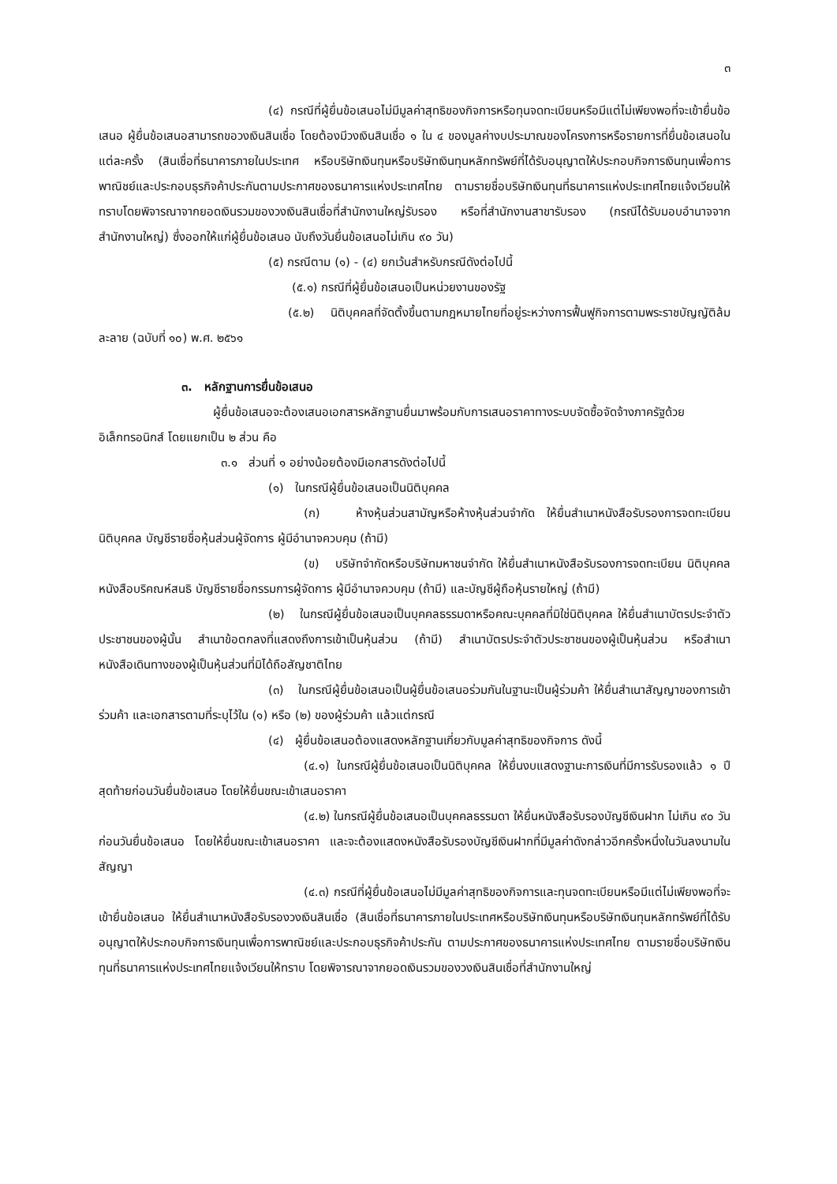๓
(๔) กรณีที่ผู้ยื่นข้อเสนอไม่มีมูลค่าสุทธิของกิจการหรือทุนจดทะเบียนหรือมีแต่ไม่เพียงพอที่จะเข้ายื่นข้อเสนอ ผู้ยื่นข้อเสนอสามารถขอวงเงินสินเชื่อ โดยต้องมีวงเงินสินเชื่อ ๑ ใน ๔ ของมูลค่างบประมาณของโครงการหรือรายการที่ยื่นข้อเสนอในแต่ละครั้ง (สินเชื่อที่ธนาคารภายในประเทศ หรือบริษัทเงินทุนหรือบริษัทเงินทุนหลักทรัพย์ที่ได้รับอนุญาตให้ประกอบกิจการเงินทุนเพื่อการพาณิชย์และประกอบธุรกิจค้าประกันตามประกาศของธนาคารแห่งประเทศไทย ตามรายชื่อบริษัทเงินทุนที่ธนาคารแห่งประเทศไทยแจ้งเวียนให้ทราบโดยพิจารณาจากยอดเงินรวมของวงเงินสินเชื่อที่สำนักงานใหญ่รับรอง หรือที่สำนักงานสาขารับรอง (กรณีได้รับมอบอำนาจจากสำนักงานใหญ่) ซึ่งออกให้แก่ผู้ยื่นข้อเสนอ นับถึงวันยื่นข้อเสนอไม่เกิน ๙๐ วัน)
(๕) กรณีตาม (๑) - (๔) ยกเว้นสำหรับกรณีดังต่อไปนี้
(๕.๑) กรณีที่ผู้ยื่นข้อเสนอเป็นหน่วยงานของรัฐ
(๕.๒) นิติบุคคลที่จัดตั้งขึ้นตามกฎหมายไทยที่อยู่ระหว่างการฟื้นฟูกิจการตามพระราชบัญญัติล้มละลาย (ฉบับที่ ๑๐) พ.ศ. ๒๕๖๑
๓. หลักฐานการยื่นข้อเสนอ
ผู้ยื่นข้อเสนอจะต้องเสนอเอกสารหลักฐานยื่นมาพร้อมกับการเสนอราคาทางระบบจัดซื้อจัดจ้างภาครัฐด้วยอิเล็กทรอนิกส์ โดยแยกเป็น ๒ ส่วน คือ
๓.๑ ส่วนที่ ๑ อย่างน้อยต้องมีเอกสารดังต่อไปนี้
(๑) ในกรณีผู้ยื่นข้อเสนอเป็นนิติบุคคล
(ก) ห้างหุ้นส่วนสามัญหรือห้างหุ้นส่วนจำกัด ให้ยื่นสำเนาหนังสือรับรองการจดทะเบียนนิติบุคคล บัญชีรายชื่อหุ้นส่วนผู้จัดการ ผู้มีอำนาจควบคุม (ถ้ามี)
(ข) บริษัทจำกัดหรือบริษัทมหาชนจำกัด ให้ยื่นสำเนาหนังสือรับรองการจดทะเบียน นิติบุคคล หนังสือบริคณห์สนธิ บัญชีรายชื่อกรรมการผู้จัดการ ผู้มีอำนาจควบคุม (ถ้ามี) และบัญชีผู้ถือหุ้นรายใหญ่ (ถ้ามี)
(๒) ในกรณีผู้ยื่นข้อเสนอเป็นบุคคลธรรมดาหรือคณะบุคคลที่มิใช่นิติบุคคล ให้ยื่นสำเนาบัตรประจำตัวประชาชนของผู้นั้น สำเนาข้อตกลงที่แสดงถึงการเข้าเป็นหุ้นส่วน (ถ้ามี) สำเนาบัตรประจำตัวประชาชนของผู้เป็นหุ้นส่วน หรือสำเนาหนังสือเดินทางของผู้เป็นหุ้นส่วนที่มิได้ถือสัญชาติไทย
(๓) ในกรณีผู้ยื่นข้อเสนอเป็นผู้ยื่นข้อเสนอร่วมกันในฐานะเป็นผู้ร่วมค้า ให้ยื่นสำเนาสัญญาของการเข้าร่วมค้า และเอกสารตามที่ระบุไว้ใน (๑) หรือ (๒) ของผู้ร่วมค้า แล้วแต่กรณี
(๔) ผู้ยื่นข้อเสนอต้องแสดงหลักฐานเกี่ยวกับมูลค่าสุทธิของกิจการ ดังนี้
(๔.๑) ในกรณีผู้ยื่นข้อเสนอเป็นนิติบุคคล ให้ยื่นงบแสดงฐานะการเงินที่มีการรับรองแล้ว ๑ ปีสุดท้ายก่อนวันยื่นข้อเสนอ โดยให้ยื่นขณะเข้าเสนอราคา
(๔.๒) ในกรณีผู้ยื่นข้อเสนอเป็นบุคคลธรรมดา ให้ยื่นหนังสือรับรองบัญชีเงินฝาก ไม่เกิน ๙๐ วัน ก่อนวันยื่นข้อเสนอ โดยให้ยื่นขณะเข้าเสนอราคา และจะต้องแสดงหนังสือรับรองบัญชีเงินฝากที่มีมูลค่าดังกล่าวอีกครั้งหนึ่งในวันลงนามในสัญญา
(๔.๓) กรณีที่ผู้ยื่นข้อเสนอไม่มีมูลค่าสุทธิของกิจการและทุนจดทะเบียนหรือมีแต่ไม่เพียงพอที่จะเข้ายื่นข้อเสนอ ให้ยื่นสำเนาหนังสือรับรองวงเงินสินเชื่อ (สินเชื่อที่ธนาคารภายในประเทศหรือบริษัทเงินทุนหรือบริษัทเงินทุนหลักทรัพย์ที่ได้รับอนุญาตให้ประกอบกิจการเงินทุนเพื่อการพาณิชย์และประกอบธุรกิจค้าประกัน ตามประกาศของธนาคารแห่งประเทศไทย ตามรายชื่อบริษัทเงินทุนที่ธนาคารแห่งประเทศไทยแจ้งเวียนให้ทราบ โดยพิจารณาจากยอดเงินรวมของวงเงินสินเชื่อที่สำนักงานใหญ่